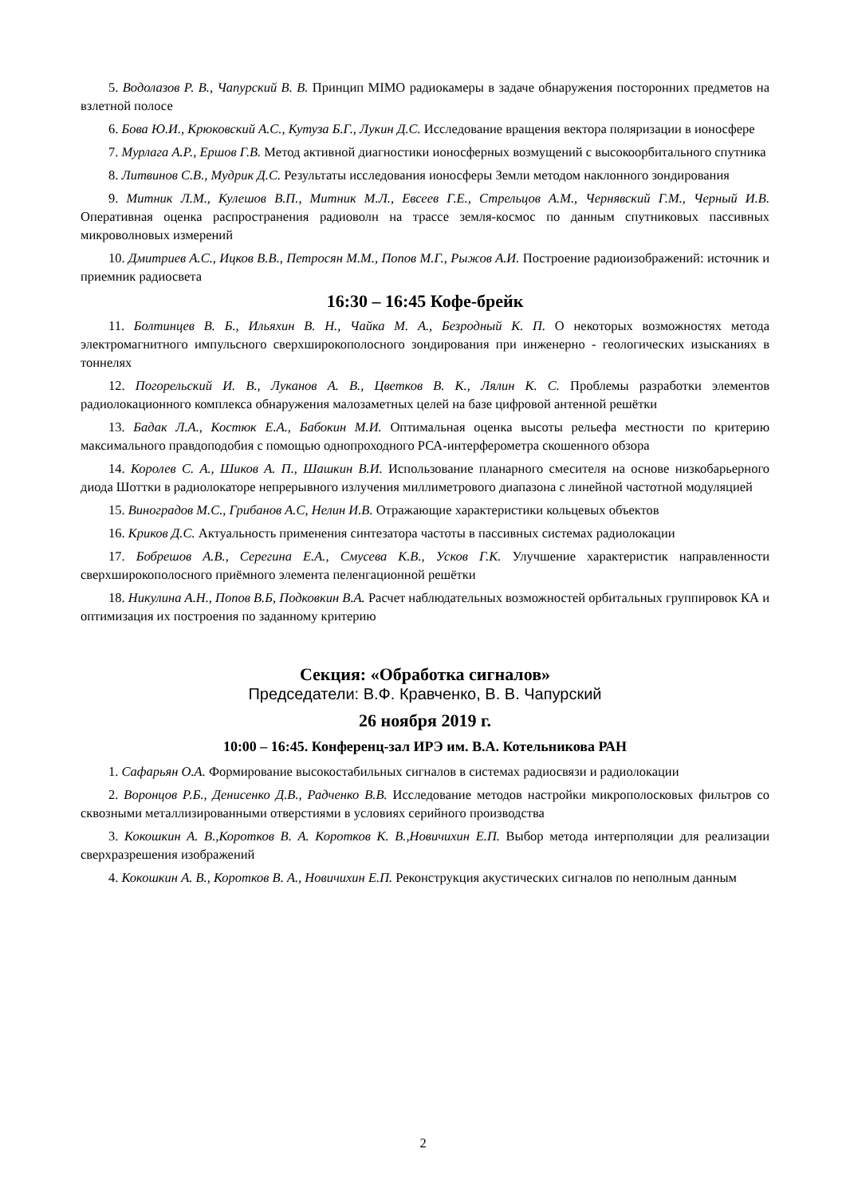5. Водолазов Р. В., Чапурский В. В. Принцип MIMO радиокамеры в задаче обнаружения посторонних предметов на взлетной полосе
6. Бова Ю.И., Крюковский А.С., Кутуза Б.Г., Лукин Д.С. Исследование вращения вектора поляризации в ионосфере
7. Мурлага А.Р., Ершов Г.В. Метод активной диагностики ионосферных возмущений с высокоорбитального спутника
8. Литвинов С.В., Мудрик Д.С. Результаты исследования ионосферы Земли методом наклонного зондирования
9. Митник Л.М., Кулешов В.П., Митник М.Л., Евсеев Г.Е., Стрельцов А.М., Чернявский Г.М., Черный И.В. Оперативная оценка распространения радиоволн на трассе земля-космос по данным спутниковых пассивных микроволновых измерений
10. Дмитриев А.С., Ицков В.В., Петросян М.М., Попов М.Г., Рыжов А.И. Построение радиоизображений: источник и приемник радиосвета
16:30 – 16:45 Кофе-брейк
11. Болтинцев В. Б., Ильяхин В. Н., Чайка М. А., Безродный К. П. О некоторых возможностях метода электромагнитного импульсного сверхширокополосного зондирования при инженерно - геологических изысканиях в тоннелях
12. Погорельский И. В., Луканов А. В., Цветков В. К., Лялин К. С. Проблемы разработки элементов радиолокационного комплекса обнаружения малозаметных целей на базе цифровой антенной решётки
13. Бадак Л.А., Костюк Е.А., Бабокин М.И. Оптимальная оценка высоты рельефа местности по критерию максимального правдоподобия с помощью однопроходного РСА-интерферометра скошенного обзора
14. Королев С. А., Шиков А. П., Шашкин В.И. Использование планарного смесителя на основе низкобарьерного диода Шоттки в радиолокаторе непрерывного излучения миллиметрового диапазона с линейной частотной модуляцией
15. Виноградов М.С., Грибанов А.С, Нелин И.В. Отражающие характеристики кольцевых объектов
16. Криков Д.С. Актуальность применения синтезатора частоты в пассивных системах радиолокации
17. Бобрешов А.В., Серегина Е.А., Смусева К.В., Усков Г.К. Улучшение характеристик направленности сверхширокополосного приёмного элемента пеленгационной решётки
18. Никулина А.Н., Попов В.Б, Подковкин В.А. Расчет наблюдательных возможностей орбитальных группировок КА и оптимизация их построения по заданному критерию
Секция: «Обработка сигналов»
Председатели: В.Ф. Кравченко, В. В. Чапурский
26 ноября 2019 г.
10:00 – 16:45. Конференц-зал ИРЭ им. В.А. Котельникова РАН
1. Сафарьян О.А. Формирование высокостабильных сигналов в системах радиосвязи и радиолокации
2. Воронцов Р.Б., Денисенко Д.В., Радченко В.В. Исследование методов настройки микрополосковых фильтров со сквозными металлизированными отверстиями в условиях серийного производства
3. Кокошкин А. В.,Коротков В. А. Коротков К. В.,Новичихин Е.П. Выбор метода интерполяции для реализации сверхразрешения изображений
4. Кокошкин А. В., Коротков В. А., Новичихин Е.П. Реконструкция акустических сигналов по неполным данным
2